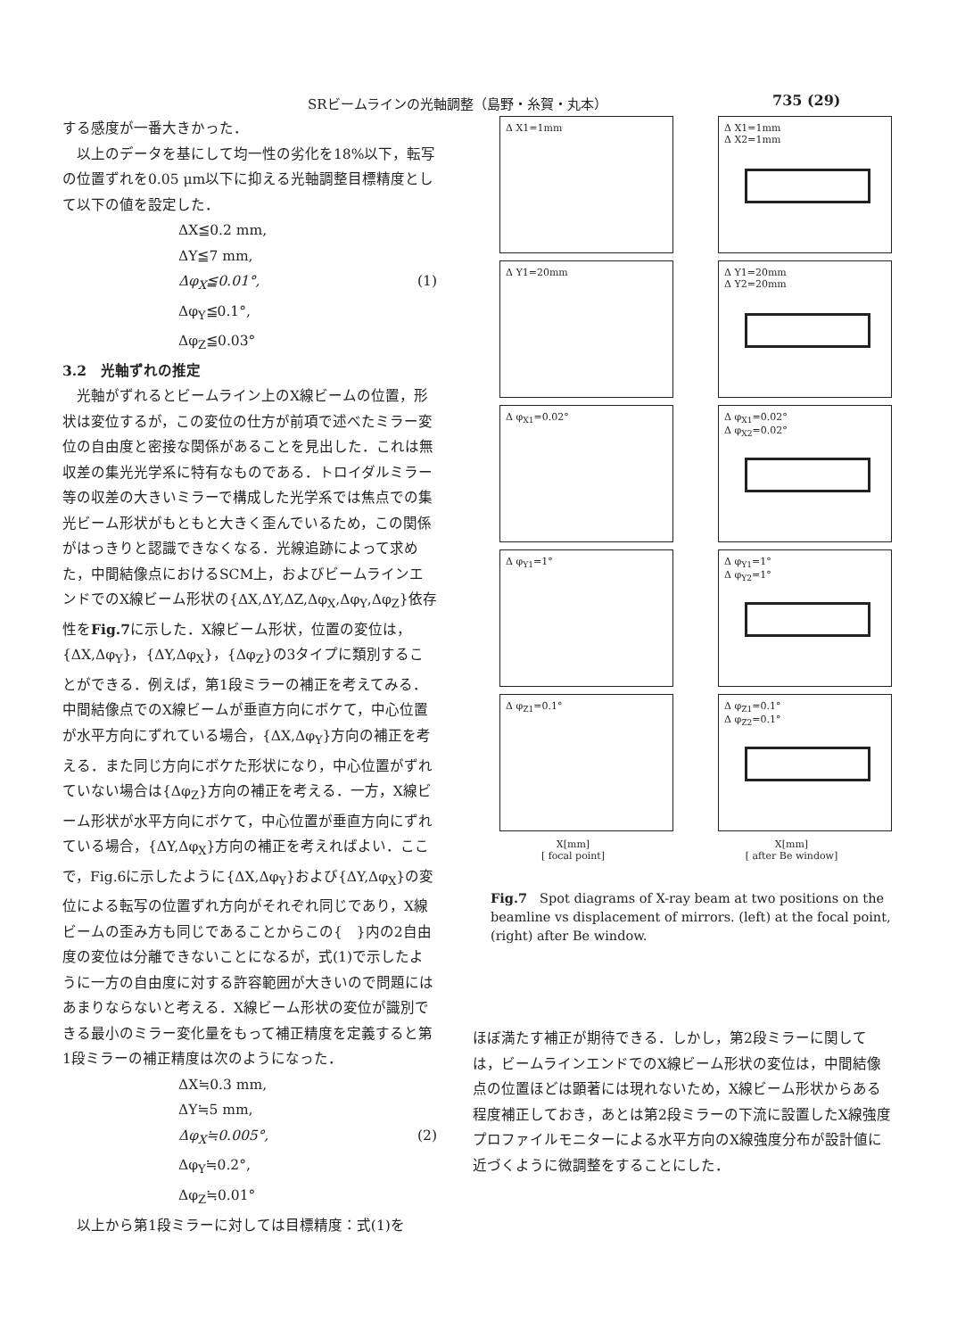SRビームラインの光軸調整（島野・糸賀・丸本） 735 (29)
する感度が一番大きかった．
　以上のデータを基にして均一性の劣化を18%以下，転写の位置ずれを0.05 μm以下に抑える光軸調整目標精度として以下の値を設定した．
ΔX≦0.2 mm,
ΔY≦7 mm,
Δφ<sub>X</sub>≦0.01°, (1)
Δφ<sub>Y</sub>≦0.1°,
Δφ<sub>Z</sub>≦0.03°
3.2　光軸ずれの推定
　光軸がずれるとビームライン上のX線ビームの位置，形状は変位するが，この変位の仕方が前項で述べたミラー変位の自由度と密接な関係があることを見出した．これは無収差の集光光学系に特有なものである．トロイダルミラー等の収差の大きいミラーで構成した光学系では焦点での集光ビーム形状がもともと大きく歪んでいるため，この関係がはっきりと認識できなくなる．光線追跡によって求めた，中間結像点におけるSCM上，およびビームラインエンドでのX線ビーム形状の{ΔX,ΔY,ΔZ,Δφ<sub>X</sub>,Δφ<sub>Y</sub>,Δφ<sub>Z</sub>}依存性をFig.7に示した．X線ビーム形状，位置の変位は，{ΔX,Δφ<sub>Y</sub>}，{ΔY,Δφ<sub>X</sub>}，{Δφ<sub>Z</sub>}の3タイプに類別することができる．例えば，第1段ミラーの補正を考えてみる．中間結像点でのX線ビームが垂直方向にボケて，中心位置が水平方向にずれている場合，{ΔX,Δφ<sub>Y</sub>}方向の補正を考える．また同じ方向にボケた形状になり，中心位置がずれていない場合は{Δφ<sub>Z</sub>}方向の補正を考える．一方，X線ビーム形状が水平方向にボケて，中心位置が垂直方向にずれている場合，{ΔY,Δφ<sub>X</sub>}方向の補正を考えればよい．ここで，Fig.6に示したように{ΔX,Δφ<sub>Y</sub>}および{ΔY,Δφ<sub>X</sub>}の変位による転写の位置ずれ方向がそれぞれ同じであり，X線ビームの歪み方も同じであることからこの{　}内の2自由度の変位は分離できないことになるが，式(1)で示したように一方の自由度に対する許容範囲が大きいので問題にはあまりならないと考える．X線ビーム形状の変位が識別できる最小のミラー変化量をもって補正精度を定義すると第1段ミラーの補正精度は次のようになった．
ΔX≒0.3 mm,
ΔY≒5 mm,
Δφ<sub>X</sub>≒0.005°, (2)
Δφ<sub>Y</sub>≒0.2°,
Δφ<sub>Z</sub>≒0.01°
　以上から第1段ミラーに対しては目標精度：式(1)を
Δ X1=1mm
Δ X1=1mm
Δ X2=1mm
Δ Y1=20mm
Δ Y1=20mm
Δ Y2=20mm
Δ φ<sub>X1</sub>=0.02°
Δ φ<sub>X1</sub>=0.02°
Δ φ<sub>X2</sub>=0.02°
Δ φ<sub>Y1</sub>=1°
Δ φ<sub>Y1</sub>=1°
Δ φ<sub>Y2</sub>=1°
Δ φ<sub>Z1</sub>=0.1°
Δ φ<sub>Z1</sub>=0.1°
Δ φ<sub>Z2</sub>=0.1°
X[mm]
[ focal point]
X[mm]
[ after Be window]
Fig.7　Spot diagrams of X-ray beam at two positions on the beamline vs displacement of mirrors. (left) at the focal point, (right) after Be window.
ほぼ満たす補正が期待できる．しかし，第2段ミラーに関しては，ビームラインエンドでのX線ビーム形状の変位は，中間結像点の位置ほどは顕著には現れないため，X線ビーム形状からある程度補正しておき，あとは第2段ミラーの下流に設置したX線強度プロファイルモニターによる水平方向のX線強度分布が設計値に近づくように微調整をすることにした．